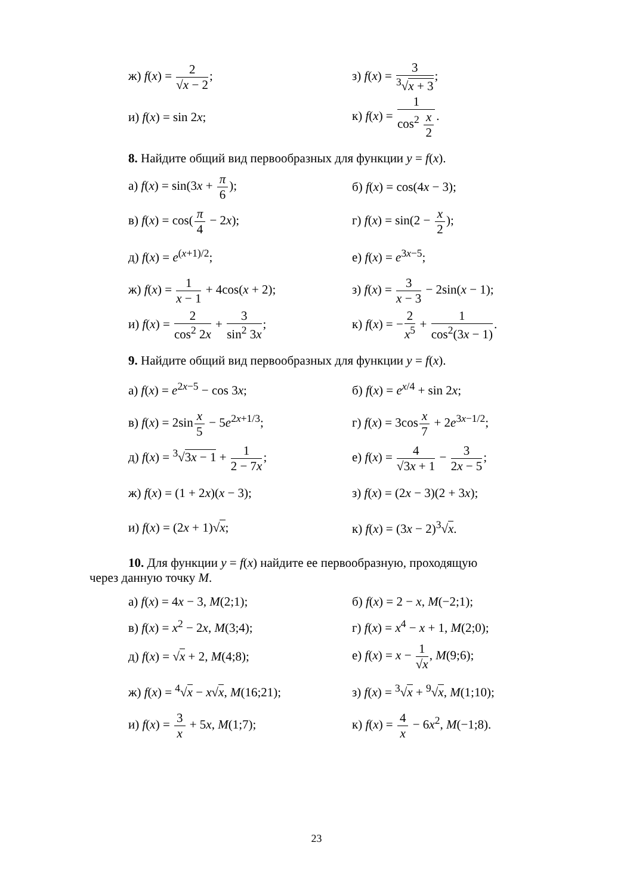ж) f(x) = 2 √x − 2; з) f(x) = 3<sup>3</sup>√x + 3;
и) f(x) = sin 2x; к) f(x) = 1 cos<sup>2</sup> x 2.
8. Найдите общий вид первообразных для функции y = f(x).
а) f(x) = sin(3x + π 6); б) f(x) = cos(4x − 3);
в) f(x) = cos(π 4 − 2x); г) f(x) = sin(2 − x 2);
д) f(x) = e<sup>(x+1)/2</sup>; е) f(x) = e<sup>3x−5</sup>;
ж) f(x) = 1 x − 1 + 4cos(x + 2);
з) f(x) = 3 x − 3 − 2sin(x − 1);
и) f(x) = 2 cos<sup>2</sup> 2x + 3 sin<sup>2</sup> 3x;
к) f(x) = −2 x<sup>5</sup> + 1 cos<sup>2</sup>(3x − 1).
9. Найдите общий вид первообразных для функции y = f(x).
а) f(x) = e<sup>2x−5</sup> − cos 3x; б) f(x) = e<sup>x/4</sup> + sin 2x;
в) f(x) = 2sinx 5 − 5e<sup>2x+1/3</sup>; г) f(x) = 3cosx 7 + 2e<sup>3x−1/2</sup>;
д) f(x) = <sup>3</sup>√3x − 1 + 1 2 − 7x;
е) f(x) = 4 √3x + 1 − 3 2x − 5;
ж) f(x) = (1 + 2x)(x − 3); з) f(x) = (2x − 3)(2 + 3x);
и) f(x) = (2x + 1)√x; к) f(x) = (3x − 2)<sup>3</sup>√x.
10. Для функции y = f(x) найдите ее первообразную, проходящую
через данную точку M.
а) f(x) = 4x − 3, M(2;1); б) f(x) = 2 − x, M(−2;1);
в) f(x) = x<sup>2</sup> − 2x, M(3;4); г) f(x) = x<sup>4</sup> − x + 1, M(2;0);
д) f(x) = √x + 2, M(4;8); е) f(x) = x − 1 √x, M(9;6);
ж) f(x) = <sup>4</sup>√x − x√x, M(16;21);
з) f(x) = <sup>3</sup>√x + <sup>9</sup>√x, M(1;10);
и) f(x) = 3 x + 5x, M(1;7); к) f(x) = 4 x − 6x<sup>2</sup>, M(−1;8).
23